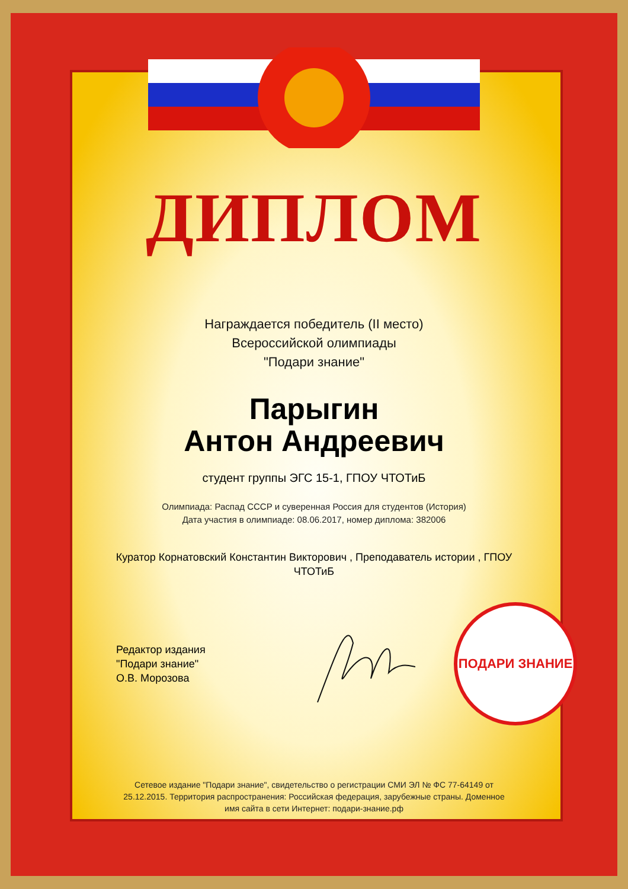ДИПЛОМ
Награждается победитель (II место)
Всероссийской олимпиады
"Подари знание"
Парыгин
Антон Андреевич
студент группы ЭГС 15-1, ГПОУ ЧТОТиБ
Олимпиада: Распад СССР и суверенная Россия для студентов (История)
Дата участия в олимпиаде: 08.06.2017, номер диплома: 382006
Куратор Корнатовский Константин Викторович , Преподаватель истории , ГПОУ ЧТОТиБ
Редактор издания
"Подари знание"
О.В. Морозова
ПОДАРИ ЗНАНИЕ
Сетевое издание "Подари знание", свидетельство о регистрации СМИ ЭЛ № ФС 77-64149 от 25.12.2015. Территория распространения: Российская федерация, зарубежные страны. Доменное имя сайта в сети Интернет: подари-знание.рф